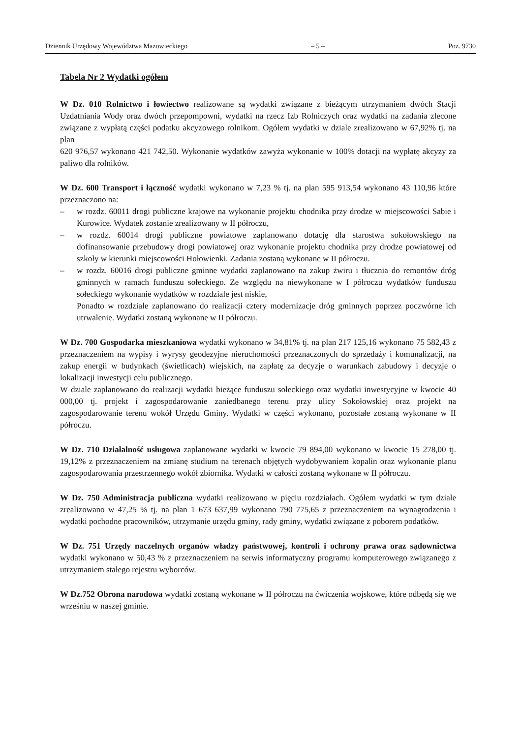Dziennik Urzędowy Województwa Mazowieckiego – 5 – Poz. 9730
Tabela Nr 2 Wydatki ogółem
W Dz. 010 Rolnictwo i łowiectwo realizowane są wydatki związane z bieżącym utrzymaniem dwóch Stacji Uzdatniania Wody oraz dwóch przepompowni, wydatki na rzecz Izb Rolniczych oraz wydatki na zadania zlecone związane z wypłatą części podatku akcyzowego rolnikom. Ogółem wydatki w dziale zrealizowano w 67,92% tj. na plan
620 976,57 wykonano 421 742,50. Wykonanie wydatków zawyża wykonanie w 100% dotacji na wypłatę akcyzy za paliwo dla rolników.
W Dz. 600 Transport i łączność wydatki wykonano w 7,23 % tj. na plan 595 913,54 wykonano 43 110,96 które przeznaczono na:
– w rozdz. 60011 drogi publiczne krajowe na wykonanie projektu chodnika przy drodze w miejscowości Sabie i Kurowice. Wydatek zostanie zrealizowany w II półroczu,
– w rozdz. 60014 drogi publiczne powiatowe zaplanowano dotację dla starostwa sokołowskiego na dofinansowanie przebudowy drogi powiatowej oraz wykonanie projektu chodnika przy drodze powiatowej od szkoły w kierunki miejscowości Hołowienki. Zadania zostaną wykonane w II półroczu.
– w rozdz. 60016 drogi publiczne gminne wydatki zaplanowano na zakup żwiru i tłucznia do remontów dróg gminnych w ramach funduszu sołeckiego. Ze względu na niewykonane w I półroczu wydatków funduszu sołeckiego wykonanie wydatków w rozdziale jest niskie,
Ponadto w rozdziale zaplanowano do realizacji cztery modernizacje dróg gminnych poprzez poczwórne ich utrwalenie. Wydatki zostaną wykonane w II półroczu.
W Dz. 700 Gospodarka mieszkaniowa wydatki wykonano w 34,81% tj. na plan 217 125,16 wykonano 75 582,43 z przeznaczeniem na wypisy i wyrysy geodezyjne nieruchomości przeznaczonych do sprzedaży i komunalizacji, na zakup energii w budynkach (świetlicach) wiejskich, na zapłatę za decyzje o warunkach zabudowy i decyzje o lokalizacji inwestycji celu publicznego.
W dziale zaplanowano do realizacji wydatki bieżące funduszu sołeckiego oraz wydatki inwestycyjne w kwocie 40 000,00 tj. projekt i zagospodarowanie zaniedbanego terenu przy ulicy Sokołowskiej oraz projekt na zagospodarowanie terenu wokół Urzędu Gminy. Wydatki w części wykonano, pozostałe zostaną wykonane w II półroczu.
W Dz. 710 Działalność usługowa zaplanowane wydatki w kwocie 79 894,00 wykonano w kwocie 15 278,00 tj. 19,12% z przeznaczeniem na zmianę studium na terenach objętych wydobywaniem kopalin oraz wykonanie planu zagospodarowania przestrzennego wokół zbiornika. Wydatki w całości zostaną wykonane w II półroczu.
W Dz. 750 Administracja publiczna wydatki realizowano w pięciu rozdziałach. Ogółem wydatki w tym dziale zrealizowano w 47,25 % tj. na plan 1 673 637,99 wykonano 790 775,65 z przeznaczeniem na wynagrodzenia i wydatki pochodne pracowników, utrzymanie urzędu gminy, rady gminy, wydatki związane z poborem podatków.
W Dz. 751 Urzędy naczelnych organów władzy państwowej, kontroli i ochrony prawa oraz sądownictwa wydatki wykonano w 50,43 % z przeznaczeniem na serwis informatyczny programu komputerowego związanego z utrzymaniem stałego rejestru wyborców.
W Dz.752 Obrona narodowa wydatki zostaną wykonane w II półroczu na ćwiczenia wojskowe, które odbędą się we wrześniu w naszej gminie.